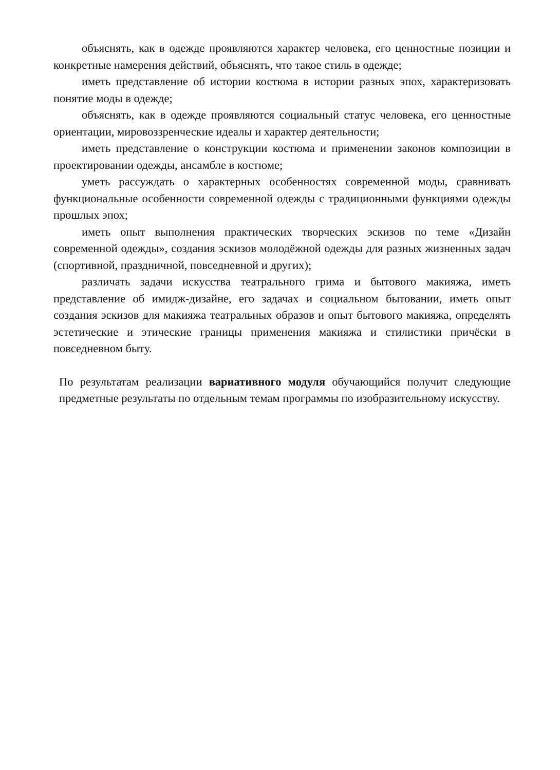объяснять, как в одежде проявляются характер человека, его ценностные позиции и конкретные намерения действий, объяснять, что такое стиль в одежде;
иметь представление об истории костюма в истории разных эпох, характеризовать понятие моды в одежде;
объяснять, как в одежде проявляются социальный статус человека, его ценностные ориентации, мировоззренческие идеалы и характер деятельности;
иметь представление о конструкции костюма и применении законов композиции в проектировании одежды, ансамбле в костюме;
уметь рассуждать о характерных особенностях современной моды, сравнивать функциональные особенности современной одежды с традиционными функциями одежды прошлых эпох;
иметь опыт выполнения практических творческих эскизов по теме «Дизайн современной одежды», создания эскизов молодёжной одежды для разных жизненных задач (спортивной, праздничной, повседневной и других);
различать задачи искусства театрального грима и бытового макияжа, иметь представление об имидж-дизайне, его задачах и социальном бытовании, иметь опыт создания эскизов для макияжа театральных образов и опыт бытового макияжа, определять эстетические и этические границы применения макияжа и стилистики причёски в повседневном быту.
По результатам реализации вариативного модуля обучающийся получит следующие предметные результаты по отдельным темам программы по изобразительному искусству.